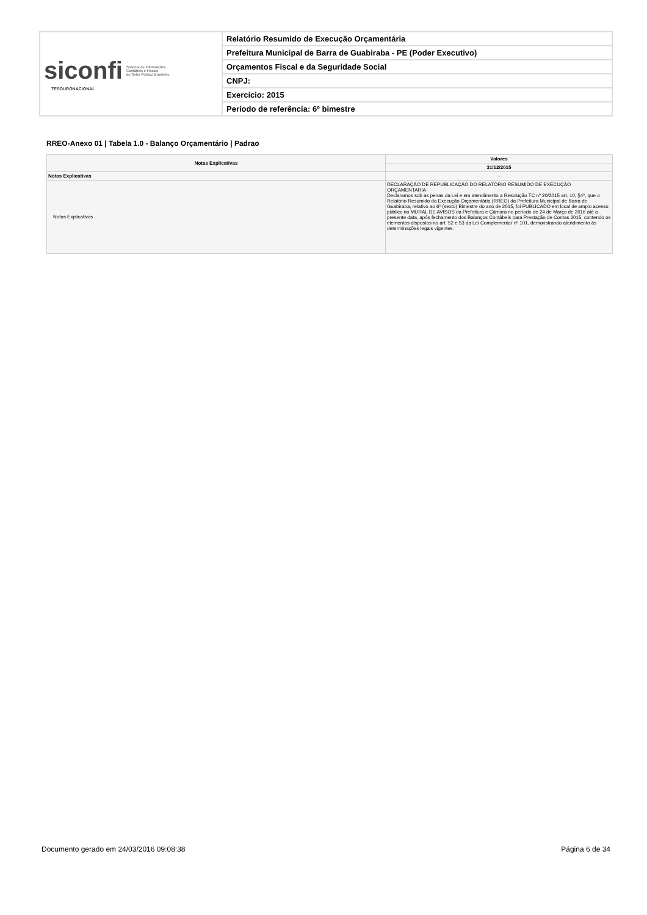| siconfi Sistema de Informações Contábeis e Fiscais do Setor Público Brasileiro TESOURONACIONAL | Relatório Resumido de Execução Orçamentária |
| | Prefeitura Municipal de Barra de Guabiraba - PE (Poder Executivo) |
| | Orçamentos Fiscal e da Seguridade Social |
| | CNPJ: |
| | Exercício: 2015 |
| | Período de referência: 6º bimestre |
RREO-Anexo 01 | Tabela 1.0 - Balanço Orçamentário | Padrao
| Notas Explicativas | Valores |
| --- | --- |
| | 31/12/2015 |
| Notas Explicativas | - |
| Notas Explicativas | DECLARAÇÃO DE REPUBLICAÇÃO DO RELATÓRIO RESUMIDO DE EXECUÇÃO ORÇAMENTARIA Declaramos sob as penas da Lei e em atendimento a Resolução TC nº 20/2015 art. 10, §4º, que o Relatório Resumido da Execução Orçamentária (RREO) da Prefeitura Municipal de Barra de Guabiraba, relativo ao 6º (sexto) Bimestre do ano de 2015, foi PUBLICADO em local de amplo acesso público no MURAL DE AVISOS da Prefeitura e Câmara no período de 24 de Março de 2016 até a presente data, após fechamento dos Balanços Contábeis para Prestação de Contas 2015, contendo os elementos dispostos no art. 52 e 53 da Lei Complementar nº 101, demonstrando atendimento às determinações legais vigentes. |
Documento gerado em 24/03/2016 09:08:38 Página 6 de 34